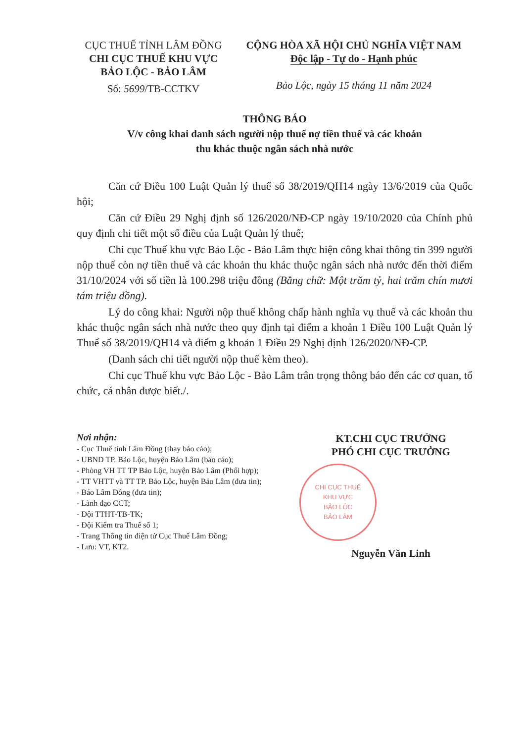CỤC THUẾ TỈNH LÂM ĐỒNG
CHI CỤC THUẾ KHU VỰC
BẢO LỘC - BẢO LÂM
Số: 5699/TB-CCTKV
CỘNG HÒA XÃ HỘI CHỦ NGHĨA VIỆT NAM
Độc lập - Tự do - Hạnh phúc
Bảo Lộc, ngày 15 tháng 11 năm 2024
THÔNG BÁO
V/v công khai danh sách người nộp thuế nợ tiền thuế và các khoản
thu khác thuộc ngân sách nhà nước
Căn cứ Điều 100 Luật Quản lý thuế số 38/2019/QH14 ngày 13/6/2019 của Quốc hội;
Căn cứ Điều 29 Nghị định số 126/2020/NĐ-CP ngày 19/10/2020 của Chính phủ quy định chi tiết một số điều của Luật Quản lý thuế;
Chi cục Thuế khu vực Bảo Lộc - Bảo Lâm thực hiện công khai thông tin 399 người nộp thuế còn nợ tiền thuế và các khoản thu khác thuộc ngân sách nhà nước đến thời điểm 31/10/2024 với số tiền là 100.298 triệu đồng (Bằng chữ: Một trăm tỷ, hai trăm chín mươi tám triệu đồng).
Lý do công khai: Người nộp thuế không chấp hành nghĩa vụ thuế và các khoản thu khác thuộc ngân sách nhà nước theo quy định tại điểm a khoản 1 Điều 100 Luật Quản lý Thuế số 38/2019/QH14 và điểm g khoản 1 Điều 29 Nghị định 126/2020/NĐ-CP.
(Danh sách chi tiết người nộp thuế kèm theo).
Chi cục Thuế khu vực Bảo Lộc - Bảo Lâm trân trọng thông báo đến các cơ quan, tổ chức, cá nhân được biết./.
Nơi nhận:
- Cục Thuế tỉnh Lâm Đồng (thay báo cáo);
- UBND TP. Bảo Lộc, huyện Bảo Lâm (báo cáo);
- Phòng VH TT TP Bảo Lộc, huyện Bảo Lâm (Phối hợp);
- TT VHTT và TT TP. Bảo Lộc, huyện Bảo Lâm (đưa tin);
- Báo Lâm Đồng (đưa tin);
- Lãnh đạo CCT;
- Đội TTHT-TB-TK;
- Đội Kiểm tra Thuế số 1;
- Trang Thông tin điện tử Cục Thuế Lâm Đồng;
- Lưu: VT, KT2.
KT.CHI CỤC TRƯỞNG
PHÓ CHI CỤC TRƯỞNG
CHI CỤC THUẾ
KHU VỰC
BẢO LỘC
BẢO LÂM
Nguyễn Văn Linh